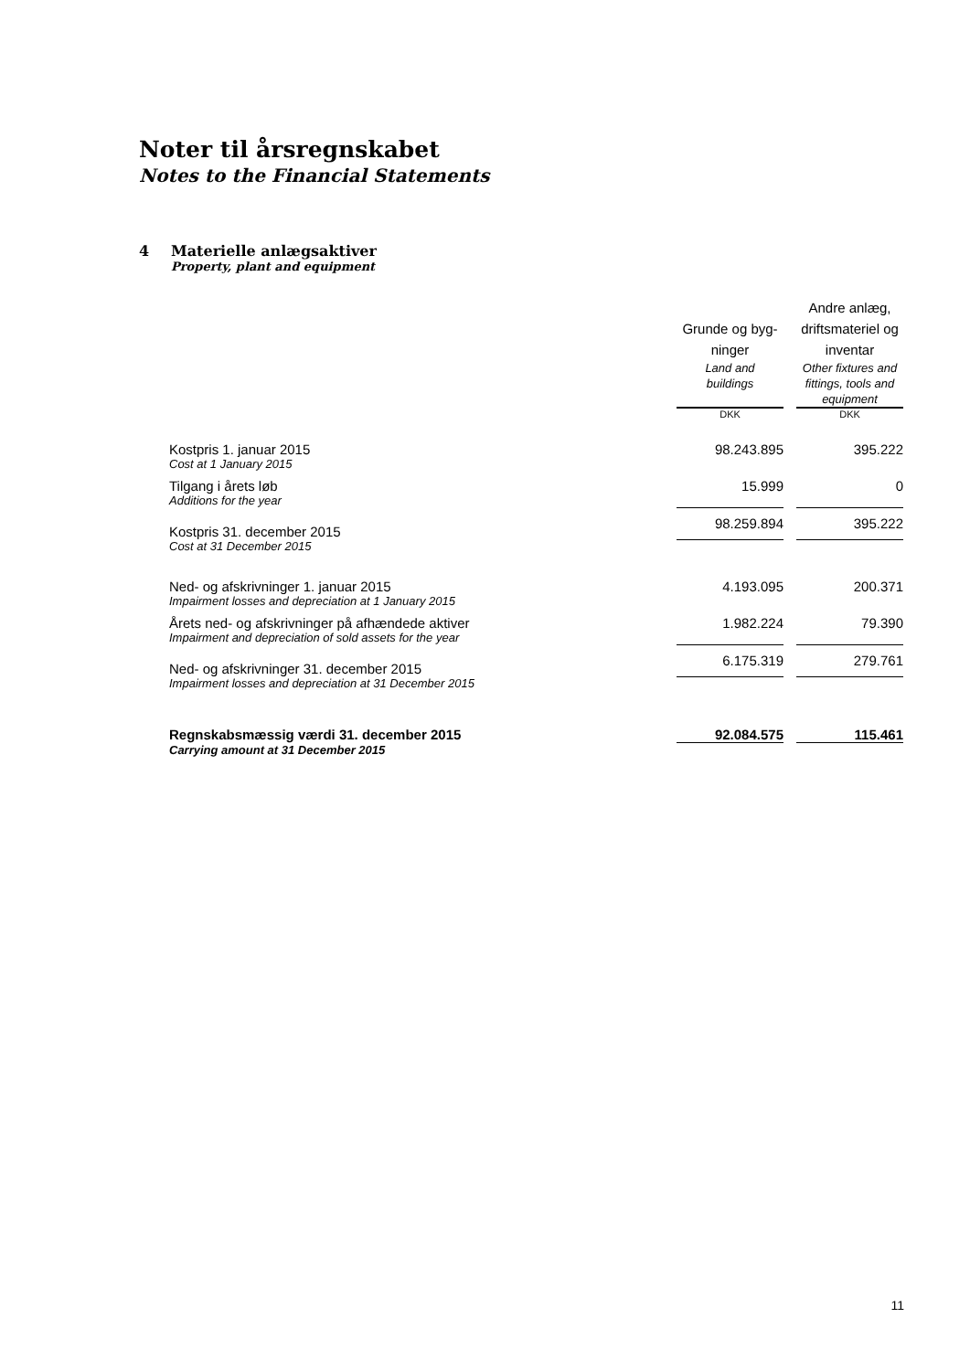Noter til årsregnskabet
Notes to the Financial Statements
4 Materielle anlægsaktiver
Property, plant and equipment
| | Grunde og byg- ninger Land and buildings | | Andre anlæg, driftsmateriel og inventar Other fixtures and fittings, tools and equipment |
| | DKK | | DKK |
| Kostpris 1. januar 2015 Cost at 1 January 2015 | 98.243.895 | | 395.222 |
| Tilgang i årets løb Additions for the year | 15.999 | | 0 |
| Kostpris 31. december 2015 | 98.259.894 | | 395.222 |
| Cost at 31 December 2015 | | | |
| Ned- og afskrivninger 1. januar 2015 Impairment losses and depreciation at 1 January 2015 | 4.193.095 | | 200.371 |
| Årets ned- og afskrivninger på afhændede aktiver Impairment and depreciation of sold assets for the year | 1.982.224 | | 79.390 |
| Ned- og afskrivninger 31. december 2015 | 6.175.319 | | 279.761 |
| Impairment losses and depreciation at 31 December 2015 | | | |
| Regnskabsmæssig værdi 31. december 2015 | 92.084.575 | | 115.461 |
| Carrying amount at 31 December 2015 | | | |
11